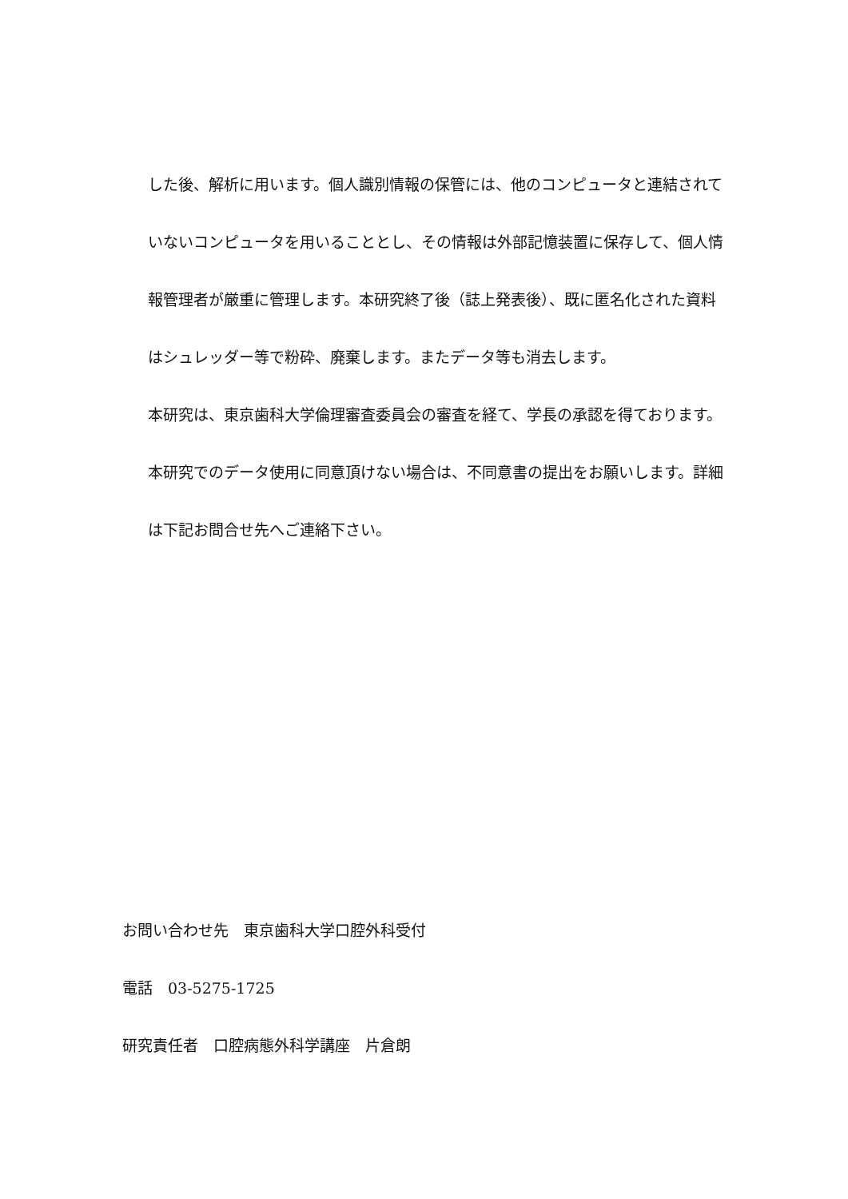した後、解析に用います。個人識別情報の保管には、他のコンピュータと連結されていないコンピュータを用いることとし、その情報は外部記憶装置に保存して、個人情報管理者が厳重に管理します。本研究終了後（誌上発表後）、既に匿名化された資料はシュレッダー等で粉砕、廃棄します。またデータ等も消去します。
本研究は、東京歯科大学倫理審査委員会の審査を経て、学長の承認を得ております。
本研究でのデータ使用に同意頂けない場合は、不同意書の提出をお願いします。詳細は下記お問合せ先へご連絡下さい。
お問い合わせ先　東京歯科大学口腔外科受付
電話　03-5275-1725
研究責任者　口腔病態外科学講座　片倉朗